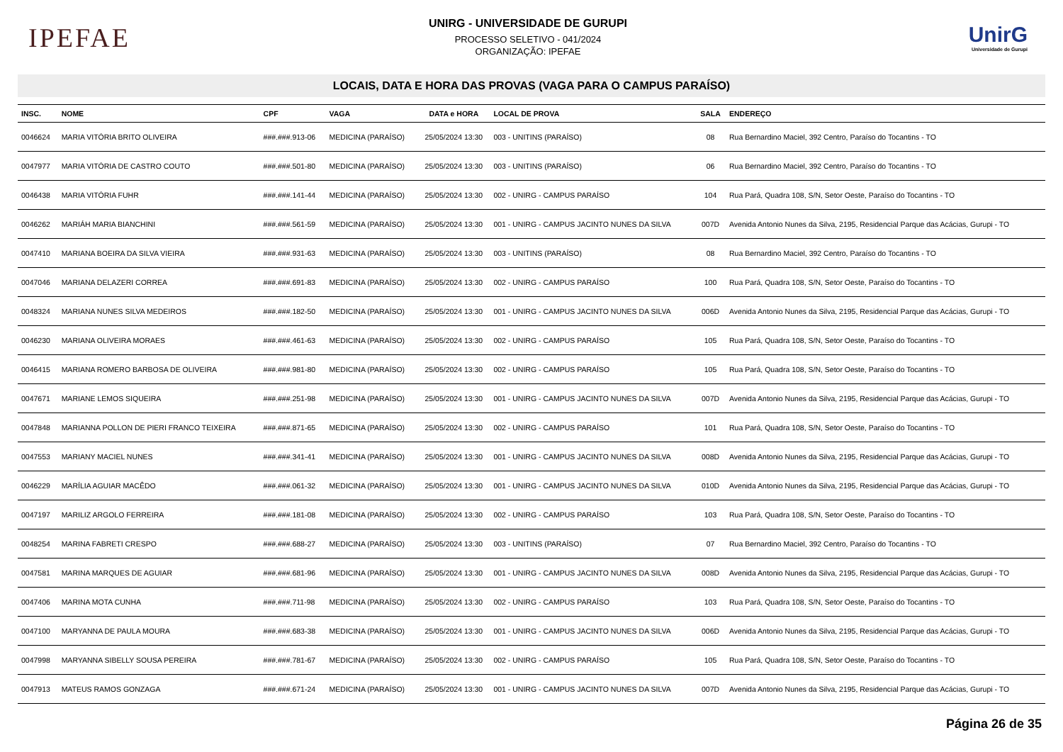IPEFAE
UNIRG - UNIVERSIDADE DE GURUPI
PROCESSO SELETIVO - 041/2024
ORGANIZAÇÃO: IPEFAE
UnirG
Universidade de Gurupi
LOCAIS, DATA E HORA DAS PROVAS (VAGA PARA O CAMPUS PARAÍSO)
| INSC. | NOME | CPF | VAGA | DATA e HORA | LOCAL DE PROVA | SALA | ENDEREÇO |
| --- | --- | --- | --- | --- | --- | --- | --- |
| 0046624 | MARIA VITÓRIA BRITO OLIVEIRA | ###.###.913-06 | MEDICINA (PARAÍSO) | 25/05/2024 13:30 | 003 - UNITINS (PARAÍSO) | 08 | Rua Bernardino Maciel, 392 Centro, Paraíso do Tocantins - TO |
| 0047977 | MARIA VITÓRIA DE CASTRO COUTO | ###.###.501-80 | MEDICINA (PARAÍSO) | 25/05/2024 13:30 | 003 - UNITINS (PARAÍSO) | 06 | Rua Bernardino Maciel, 392 Centro, Paraíso do Tocantins - TO |
| 0046438 | MARIA VITÓRIA FUHR | ###.###.141-44 | MEDICINA (PARAÍSO) | 25/05/2024 13:30 | 002 - UNIRG - CAMPUS PARAÍSO | 104 | Rua Pará, Quadra 108, S/N, Setor Oeste, Paraíso do Tocantins - TO |
| 0046262 | MARIÁH MARIA BIANCHINI | ###.###.561-59 | MEDICINA (PARAÍSO) | 25/05/2024 13:30 | 001 - UNIRG - CAMPUS JACINTO NUNES DA SILVA | 007D | Avenida Antonio Nunes da Silva, 2195, Residencial Parque das Acácias, Gurupi - TO |
| 0047410 | MARIANA BOEIRA DA SILVA VIEIRA | ###.###.931-63 | MEDICINA (PARAÍSO) | 25/05/2024 13:30 | 003 - UNITINS (PARAÍSO) | 08 | Rua Bernardino Maciel, 392 Centro, Paraíso do Tocantins - TO |
| 0047046 | MARIANA DELAZERI CORREA | ###.###.691-83 | MEDICINA (PARAÍSO) | 25/05/2024 13:30 | 002 - UNIRG - CAMPUS PARAÍSO | 100 | Rua Pará, Quadra 108, S/N, Setor Oeste, Paraíso do Tocantins - TO |
| 0048324 | MARIANA NUNES SILVA MEDEIROS | ###.###.182-50 | MEDICINA (PARAÍSO) | 25/05/2024 13:30 | 001 - UNIRG - CAMPUS JACINTO NUNES DA SILVA | 006D | Avenida Antonio Nunes da Silva, 2195, Residencial Parque das Acácias, Gurupi - TO |
| 0046230 | MARIANA OLIVEIRA MORAES | ###.###.461-63 | MEDICINA (PARAÍSO) | 25/05/2024 13:30 | 002 - UNIRG - CAMPUS PARAÍSO | 105 | Rua Pará, Quadra 108, S/N, Setor Oeste, Paraíso do Tocantins - TO |
| 0046415 | MARIANA ROMERO BARBOSA DE OLIVEIRA | ###.###.981-80 | MEDICINA (PARAÍSO) | 25/05/2024 13:30 | 002 - UNIRG - CAMPUS PARAÍSO | 105 | Rua Pará, Quadra 108, S/N, Setor Oeste, Paraíso do Tocantins - TO |
| 0047671 | MARIANE LEMOS SIQUEIRA | ###.###.251-98 | MEDICINA (PARAÍSO) | 25/05/2024 13:30 | 001 - UNIRG - CAMPUS JACINTO NUNES DA SILVA | 007D | Avenida Antonio Nunes da Silva, 2195, Residencial Parque das Acácias, Gurupi - TO |
| 0047848 | MARIANNA POLLON DE PIERI FRANCO TEIXEIRA | ###.###.871-65 | MEDICINA (PARAÍSO) | 25/05/2024 13:30 | 002 - UNIRG - CAMPUS PARAÍSO | 101 | Rua Pará, Quadra 108, S/N, Setor Oeste, Paraíso do Tocantins - TO |
| 0047553 | MARIANY MACIEL NUNES | ###.###.341-41 | MEDICINA (PARAÍSO) | 25/05/2024 13:30 | 001 - UNIRG - CAMPUS JACINTO NUNES DA SILVA | 008D | Avenida Antonio Nunes da Silva, 2195, Residencial Parque das Acácias, Gurupi - TO |
| 0046229 | MARÍLIA AGUIAR MACÊDO | ###.###.061-32 | MEDICINA (PARAÍSO) | 25/05/2024 13:30 | 001 - UNIRG - CAMPUS JACINTO NUNES DA SILVA | 010D | Avenida Antonio Nunes da Silva, 2195, Residencial Parque das Acácias, Gurupi - TO |
| 0047197 | MARILIZ ARGOLO FERREIRA | ###.###.181-08 | MEDICINA (PARAÍSO) | 25/05/2024 13:30 | 002 - UNIRG - CAMPUS PARAÍSO | 103 | Rua Pará, Quadra 108, S/N, Setor Oeste, Paraíso do Tocantins - TO |
| 0048254 | MARINA FABRETI CRESPO | ###.###.688-27 | MEDICINA (PARAÍSO) | 25/05/2024 13:30 | 003 - UNITINS (PARAÍSO) | 07 | Rua Bernardino Maciel, 392 Centro, Paraíso do Tocantins - TO |
| 0047581 | MARINA MARQUES DE AGUIAR | ###.###.681-96 | MEDICINA (PARAÍSO) | 25/05/2024 13:30 | 001 - UNIRG - CAMPUS JACINTO NUNES DA SILVA | 008D | Avenida Antonio Nunes da Silva, 2195, Residencial Parque das Acácias, Gurupi - TO |
| 0047406 | MARINA MOTA CUNHA | ###.###.711-98 | MEDICINA (PARAÍSO) | 25/05/2024 13:30 | 002 - UNIRG - CAMPUS PARAÍSO | 103 | Rua Pará, Quadra 108, S/N, Setor Oeste, Paraíso do Tocantins - TO |
| 0047100 | MARYANNA DE PAULA MOURA | ###.###.683-38 | MEDICINA (PARAÍSO) | 25/05/2024 13:30 | 001 - UNIRG - CAMPUS JACINTO NUNES DA SILVA | 006D | Avenida Antonio Nunes da Silva, 2195, Residencial Parque das Acácias, Gurupi - TO |
| 0047998 | MARYANNA SIBELLY SOUSA PEREIRA | ###.###.781-67 | MEDICINA (PARAÍSO) | 25/05/2024 13:30 | 002 - UNIRG - CAMPUS PARAÍSO | 105 | Rua Pará, Quadra 108, S/N, Setor Oeste, Paraíso do Tocantins - TO |
| 0047913 | MATEUS RAMOS GONZAGA | ###.###.671-24 | MEDICINA (PARAÍSO) | 25/05/2024 13:30 | 001 - UNIRG - CAMPUS JACINTO NUNES DA SILVA | 007D | Avenida Antonio Nunes da Silva, 2195, Residencial Parque das Acácias, Gurupi - TO |
Página 26 de 35